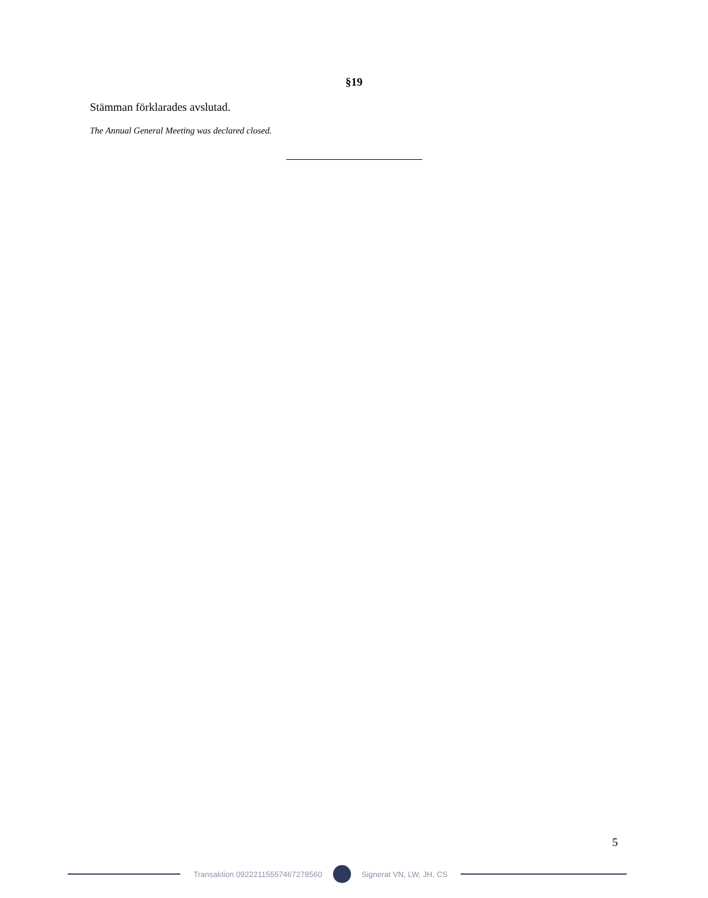§19
Stämman förklarades avslutad.
The Annual General Meeting was declared closed.
5
Transaktion 09222115557467278560
Signerat VN, LW, JH, CS